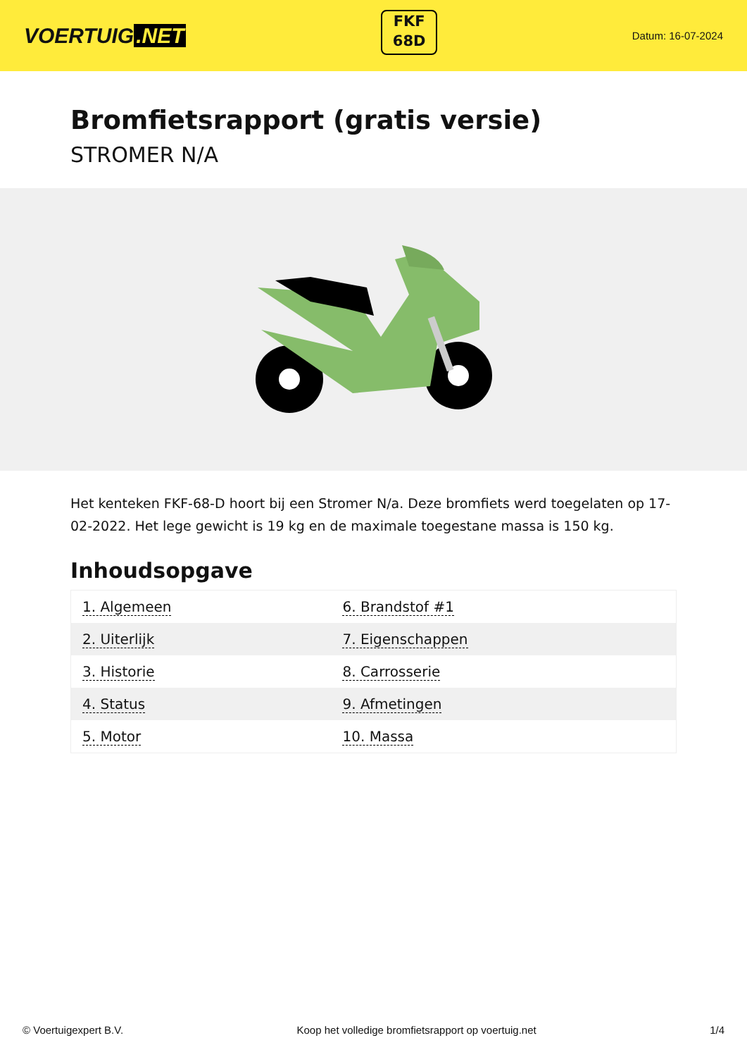VOERTUIG.NET
FKF
68D
Datum: 16-07-2024
Bromfietsrapport (gratis versie)
STROMER N/A
Het kenteken FKF-68-D hoort bij een Stromer N/a. Deze bromfiets werd toegelaten op 17-02-2022. Het lege gewicht is 19 kg en de maximale toegestane massa is 150 kg.
Inhoudsopgave
| 1. Algemeen | 6. Brandstof #1 |
| 2. Uiterlijk | 7. Eigenschappen |
| 3. Historie | 8. Carrosserie |
| 4. Status | 9. Afmetingen |
| 5. Motor | 10. Massa |
© Voertuigexpert B.V. Koop het volledige bromfietsrapport op voertuig.net 1/4